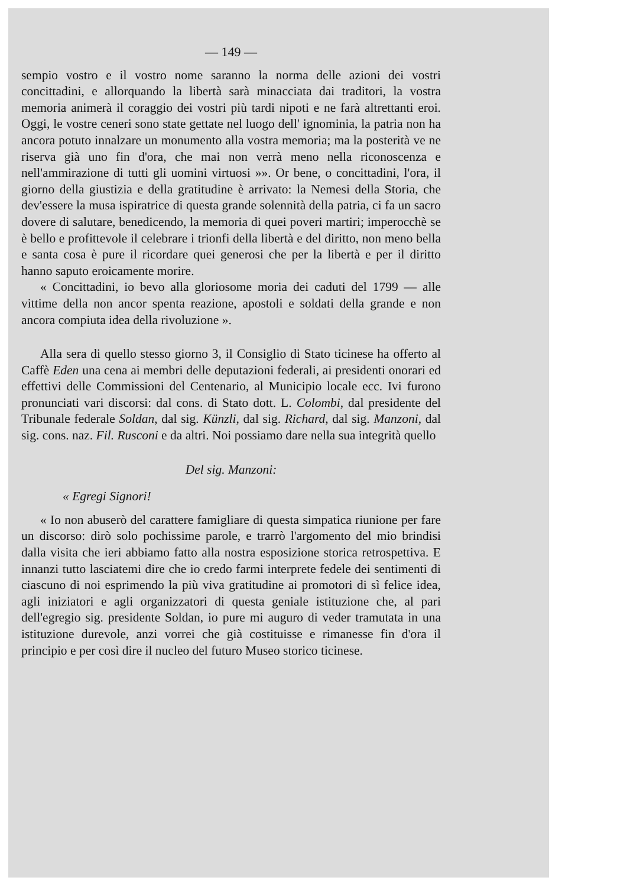— 149 —
sempio vostro e il vostro nome saranno la norma delle azioni dei vostri concittadini, e allorquando la libertà sarà minacciata dai traditori, la vostra memoria animerà il coraggio dei vostri più tardi nipoti e ne farà altrettanti eroi. Oggi, le vostre ceneri sono state gettate nel luogo dell' ignominia, la patria non ha ancora potuto innalzare un monumento alla vostra memoria; ma la posterità ve ne riserva già uno fin d'ora, che mai non verrà meno nella riconoscenza e nell'ammirazione di tutti gli uomini virtuosi »». Or bene, o concittadini, l'ora, il giorno della giustizia e della gratitudine è arrivato: la Nemesi della Storia, che dev'essere la musa ispiratrice di questa grande solennità della patria, ci fa un sacro dovere di salutare, benedicendo, la memoria di quei poveri martiri; imperocchè se è bello e profittevole il celebrare i trionfi della libertà e del diritto, non meno bella e santa cosa è pure il ricordare quei generosi che per la libertà e per il diritto hanno saputo eroicamente morire.
« Concittadini, io bevo alla gloriosome moria dei caduti del 1799 — alle vittime della non ancor spenta reazione, apostoli e soldati della grande e non ancora compiuta idea della rivoluzione ».
Alla sera di quello stesso giorno 3, il Consiglio di Stato ticinese ha offerto al Caffè Eden una cena ai membri delle deputazioni federali, ai presidenti onorari ed effettivi delle Commissioni del Centenario, al Municipio locale ecc. Ivi furono pronunciati vari discorsi: dal cons. di Stato dott. L. Colombi, dal presidente del Tribunale federale Soldan, dal sig. Künzli, dal sig. Richard, dal sig. Manzoni, dal sig. cons. naz. Fil. Rusconi e da altri. Noi possiamo dare nella sua integrità quello
Del sig. Manzoni:
« Egregi Signori!
« Io non abuserò del carattere famigliare di questa simpatica riunione per fare un discorso: dirò solo pochissime parole, e trarrò l'argomento del mio brindisi dalla visita che ieri abbiamo fatto alla nostra esposizione storica retrospettiva. E innanzi tutto lasciatemi dire che io credo farmi interprete fedele dei sentimenti di ciascuno di noi esprimendo la più viva gratitudine ai promotori di sì felice idea, agli iniziatori e agli organizzatori di questa geniale istituzione che, al pari dell'egregio sig. presidente Soldan, io pure mi auguro di veder tramutata in una istituzione durevole, anzi vorrei che già costituisse e rimanesse fin d'ora il principio e per così dire il nucleo del futuro Museo storico ticinese.